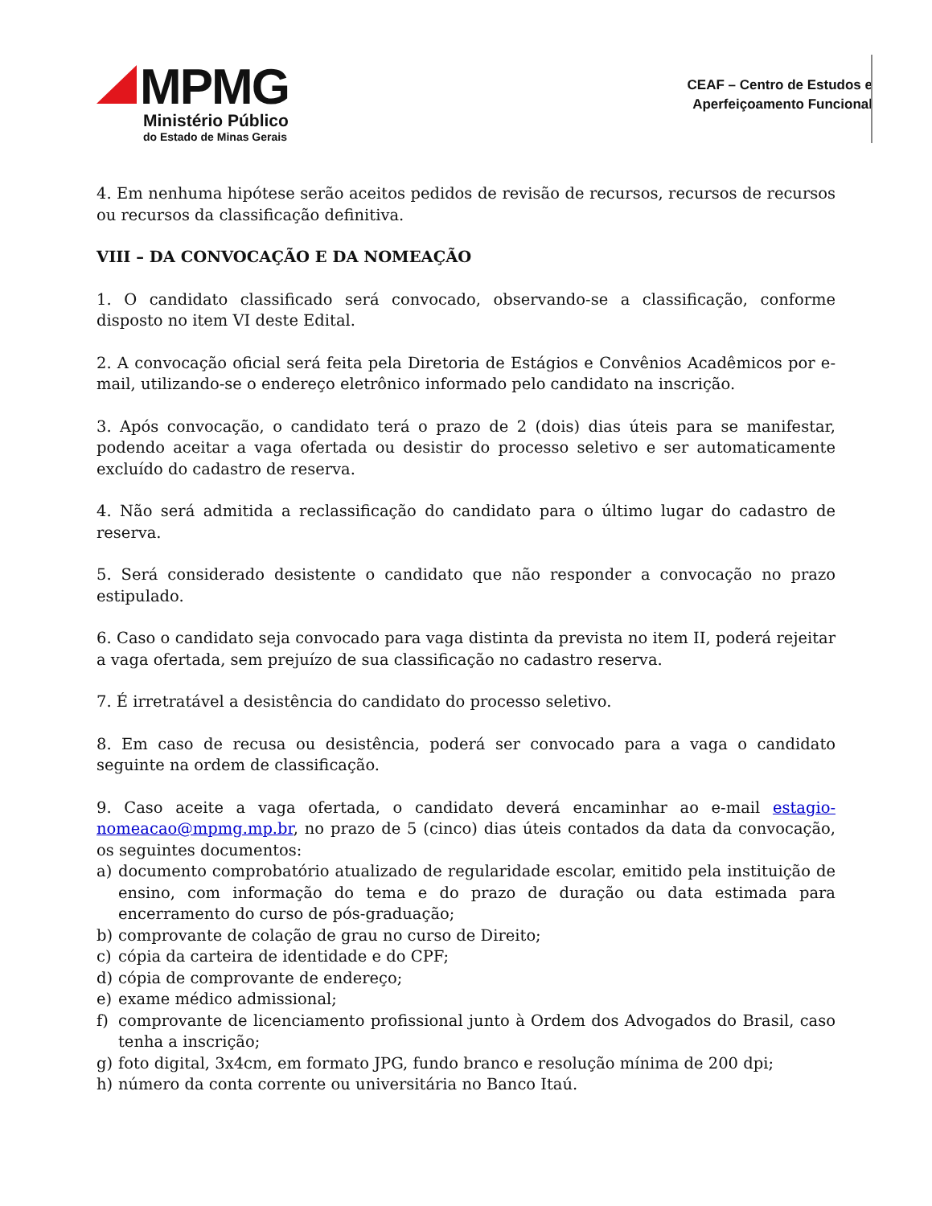MPMG
Ministério Público
do Estado de Minas Gerais
CEAF – Centro de Estudos e
Aperfeiçoamento Funcional
4. Em nenhuma hipótese serão aceitos pedidos de revisão de recursos, recursos de recursos ou recursos da classificação definitiva.
VIII – DA CONVOCAÇÃO E DA NOMEAÇÃO
1. O candidato classificado será convocado, observando-se a classificação, conforme disposto no item VI deste Edital.
2. A convocação oficial será feita pela Diretoria de Estágios e Convênios Acadêmicos por e-mail, utilizando-se o endereço eletrônico informado pelo candidato na inscrição.
3. Após convocação, o candidato terá o prazo de 2 (dois) dias úteis para se manifestar, podendo aceitar a vaga ofertada ou desistir do processo seletivo e ser automaticamente excluído do cadastro de reserva.
4. Não será admitida a reclassificação do candidato para o último lugar do cadastro de reserva.
5. Será considerado desistente o candidato que não responder a convocação no prazo estipulado.
6. Caso o candidato seja convocado para vaga distinta da prevista no item II, poderá rejeitar a vaga ofertada, sem prejuízo de sua classificação no cadastro reserva.
7. É irretratável a desistência do candidato do processo seletivo.
8. Em caso de recusa ou desistência, poderá ser convocado para a vaga o candidato seguinte na ordem de classificação.
9. Caso aceite a vaga ofertada, o candidato deverá encaminhar ao e-mail estagio-nomeacao@mpmg.mp.br, no prazo de 5 (cinco) dias úteis contados da data da convocação, os seguintes documentos:
a) documento comprobatório atualizado de regularidade escolar, emitido pela instituição de ensino, com informação do tema e do prazo de duração ou data estimada para encerramento do curso de pós-graduação;
b) comprovante de colação de grau no curso de Direito;
c) cópia da carteira de identidade e do CPF;
d) cópia de comprovante de endereço;
e) exame médico admissional;
f) comprovante de licenciamento profissional junto à Ordem dos Advogados do Brasil, caso tenha a inscrição;
g) foto digital, 3x4cm, em formato JPG, fundo branco e resolução mínima de 200 dpi;
h) número da conta corrente ou universitária no Banco Itaú.